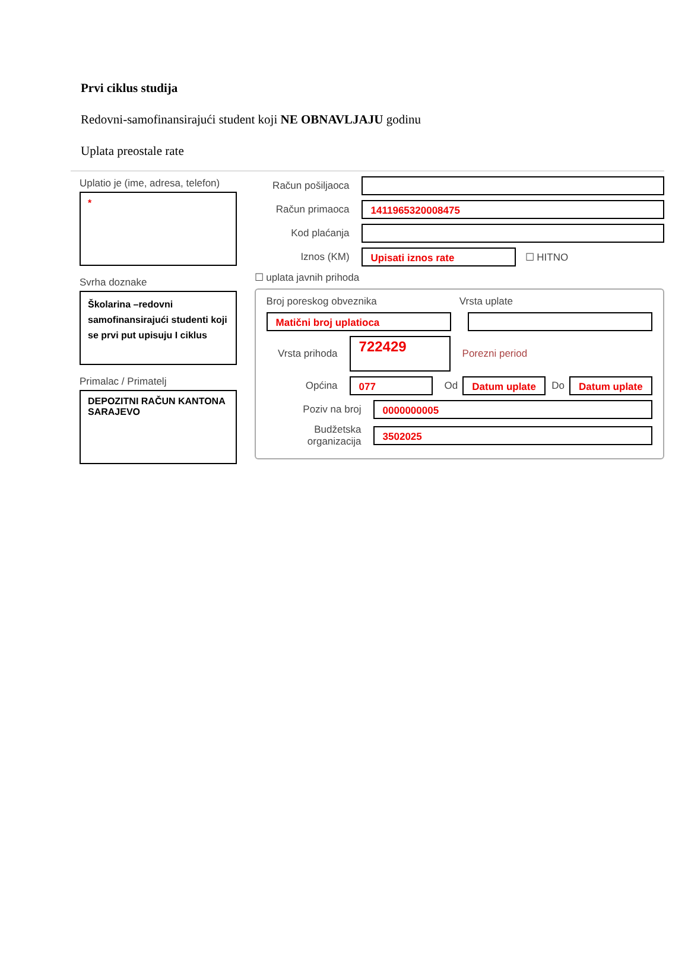Prvi ciklus studija
Redovni-samofinansirajući student koji NE OBNAVLJAJU godinu
Uplata preostale rate
Uplatio je (ime, adresa, telefon)
*
Svrha doznake
Školarina –redovni samofinansirajući studenti koji se prvi put upisuju I ciklus
Primalac / Primatelj
DEPOZITNI RAČUN KANTONA SARAJEVO
Račun pošiljaoca
Račun primaoca
1411965320008475
Kod plaćanja
Iznos (KM)
Upisati iznos rate
☐ HITNO
☐ uplata javnih prihoda
Broj poreskog obveznika Vrsta uplate
Matični broj uplatioca
Vrsta prihoda
722429
Porezni period
Općina
077
Od
Datum uplate
Do
Datum uplate
Poziv na broj
0000000005
Budžetska organizacija
3502025